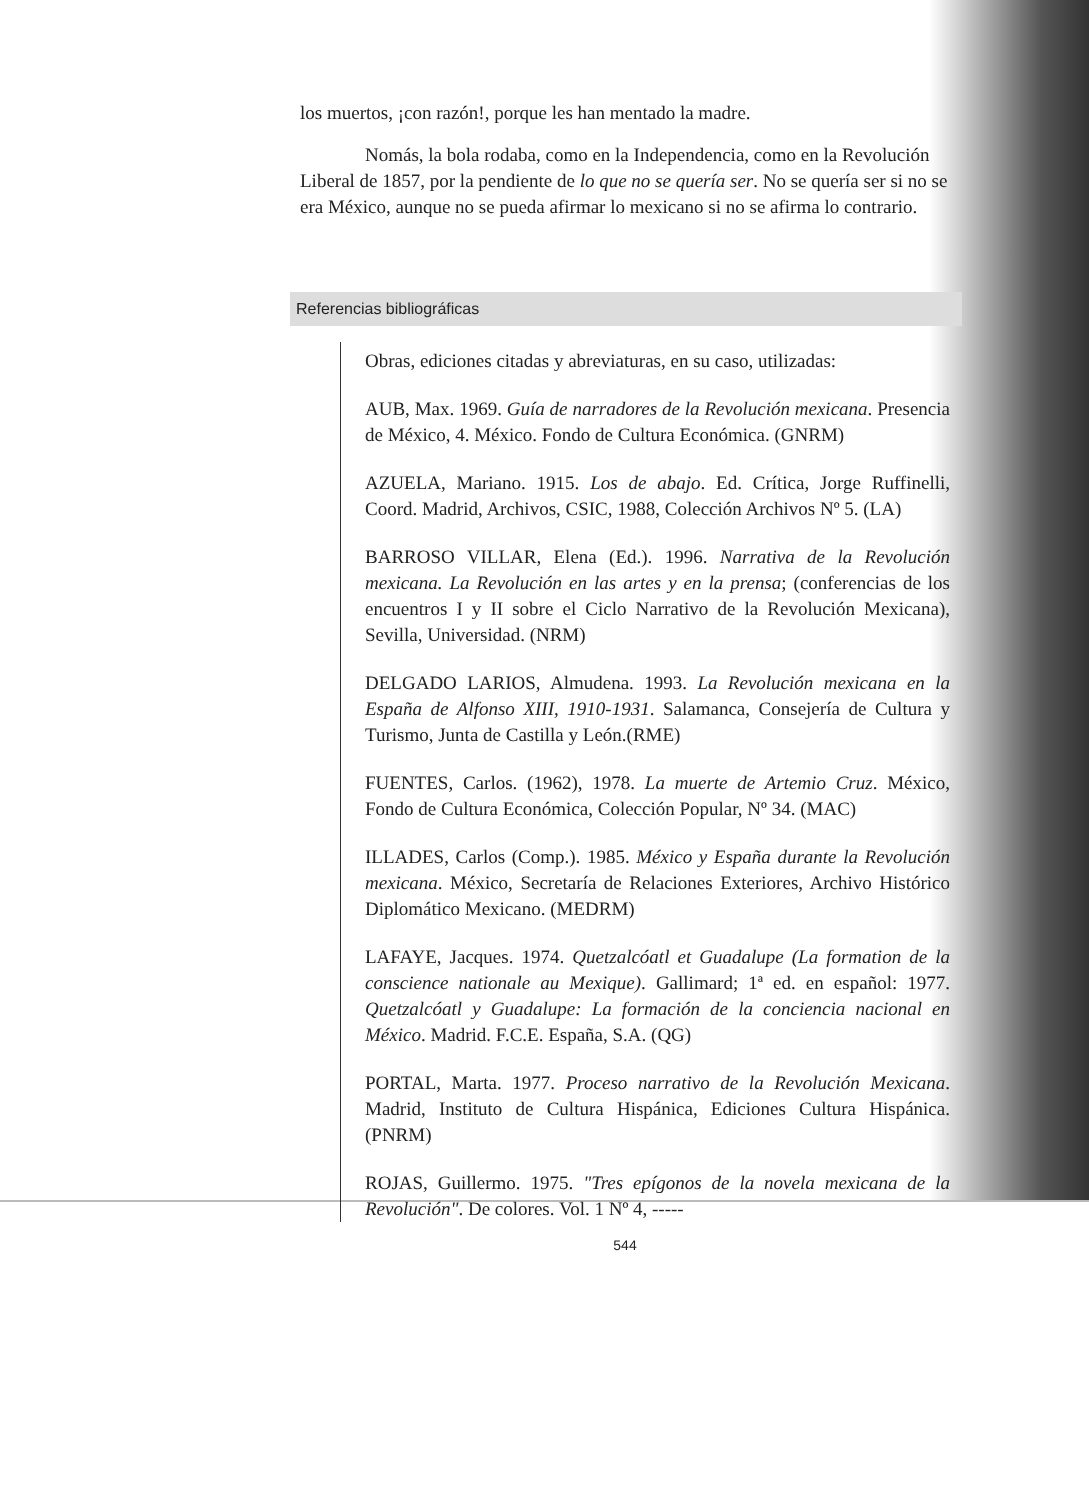los muertos, ¡con razón!, porque les han mentado la madre.
Nomás, la bola rodaba, como en la Independencia, como en la Revolución Liberal de 1857, por la pendiente de lo que no se quería ser. No se quería ser si no se era México, aunque no se pueda afirmar lo mexicano si no se afirma lo contrario.
Referencias bibliográficas
Obras, ediciones citadas y abreviaturas, en su caso, utilizadas:
AUB, Max. 1969. Guía de narradores de la Revolución mexicana. Presencia de México, 4. México. Fondo de Cultura Económica. (GNRM)
AZUELA, Mariano. 1915. Los de abajo. Ed. Crítica, Jorge Ruffinelli, Coord. Madrid, Archivos, CSIC, 1988, Colección Archivos Nº 5. (LA)
BARROSO VILLAR, Elena (Ed.). 1996. Narrativa de la Revolución mexicana. La Revolución en las artes y en la prensa; (conferencias de los encuentros I y II sobre el Ciclo Narrativo de la Revolución Mexicana), Sevilla, Universidad. (NRM)
DELGADO LARIOS, Almudena. 1993. La Revolución mexicana en la España de Alfonso XIII, 1910-1931. Salamanca, Consejería de Cultura y Turismo, Junta de Castilla y León.(RME)
FUENTES, Carlos. (1962), 1978. La muerte de Artemio Cruz. México, Fondo de Cultura Económica, Colección Popular, Nº 34. (MAC)
ILLADES, Carlos (Comp.). 1985. México y España durante la Revolución mexicana. México, Secretaría de Relaciones Exteriores, Archivo Histórico Diplomático Mexicano. (MEDRM)
LAFAYE, Jacques. 1974. Quetzalcóatl et Guadalupe (La formation de la conscience nationale au Mexique). Gallimard; 1ª ed. en español: 1977. Quetzalcóatl y Guadalupe: La formación de la conciencia nacional en México. Madrid. F.C.E. España, S.A. (QG)
PORTAL, Marta. 1977. Proceso narrativo de la Revolución Mexicana. Madrid, Instituto de Cultura Hispánica, Ediciones Cultura Hispánica. (PNRM)
ROJAS, Guillermo. 1975. "Tres epígonos de la novela mexicana de la Revolución". De colores. Vol. 1 Nº 4, -----
544